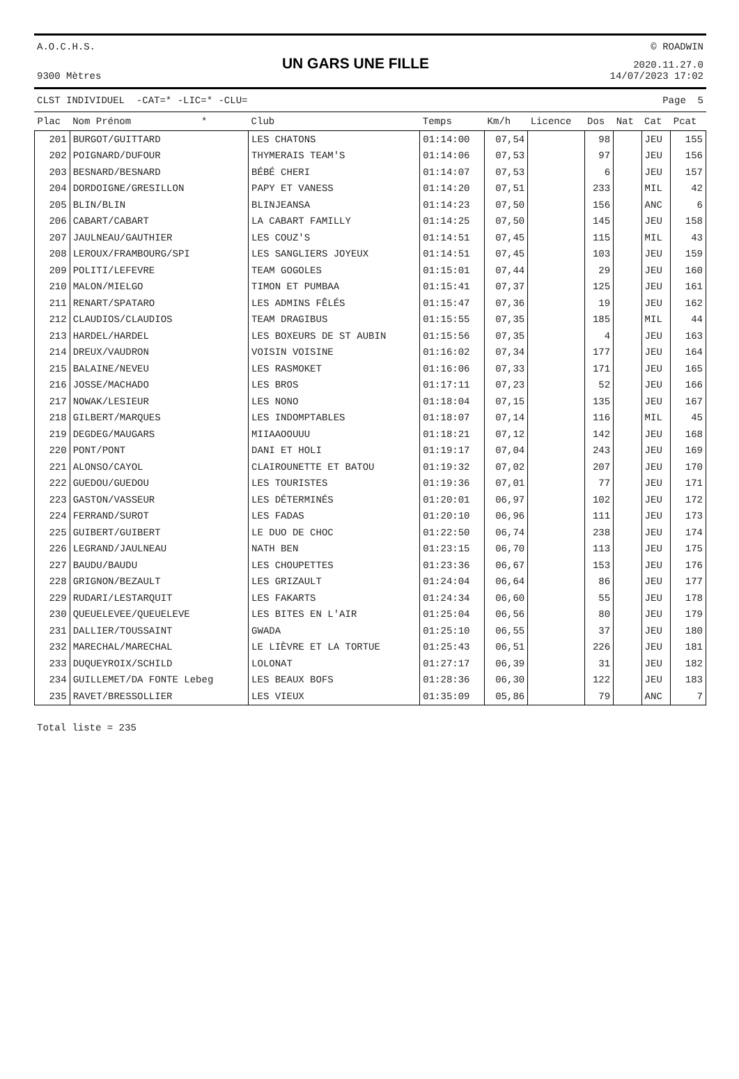A.O.C.H.S.
9300 Mètres
UN GARS UNE FILLE
© ROADWIN
2020.11.27.0
14/07/2023 17:02
CLST INDIVIDUEL -CAT=* -LIC=* -CLU= Page 5
| Plac | Nom Prénom * | Club | Temps | Km/h | Licence | Dos | Nat | Cat | Pcat |
| --- | --- | --- | --- | --- | --- | --- | --- | --- | --- |
| 201 | BURGOT/GUITTARD | LES CHATONS | 01:14:00 | 07,54 | | 98 | | JEU | 155 |
| 202 | POIGNARD/DUFOUR | THYMERAIS TEAM'S | 01:14:06 | 07,53 | | 97 | | JEU | 156 |
| 203 | BESNARD/BESNARD | BÉBÉ CHERI | 01:14:07 | 07,53 | | 6 | | JEU | 157 |
| 204 | DORDOIGNE/GRESILLON | PAPY ET VANESS | 01:14:20 | 07,51 | | 233 | | MIL | 42 |
| 205 | BLIN/BLIN | BLINJEANSA | 01:14:23 | 07,50 | | 156 | | ANC | 6 |
| 206 | CABART/CABART | LA CABART FAMILLY | 01:14:25 | 07,50 | | 145 | | JEU | 158 |
| 207 | JAULNEAU/GAUTHIER | LES COUZ'S | 01:14:51 | 07,45 | | 115 | | MIL | 43 |
| 208 | LEROUX/FRAMBOURG/SPI | LES SANGLIERS JOYEUX | 01:14:51 | 07,45 | | 103 | | JEU | 159 |
| 209 | POLITI/LEFEVRE | TEAM GOGOLES | 01:15:01 | 07,44 | | 29 | | JEU | 160 |
| 210 | MALON/MIELGO | TIMON ET PUMBAA | 01:15:41 | 07,37 | | 125 | | JEU | 161 |
| 211 | RENART/SPATARO | LES ADMINS FÊLÉS | 01:15:47 | 07,36 | | 19 | | JEU | 162 |
| 212 | CLAUDIOS/CLAUDIOS | TEAM DRAGIBUS | 01:15:55 | 07,35 | | 185 | | MIL | 44 |
| 213 | HARDEL/HARDEL | LES BOXEURS DE ST AUBIN | 01:15:56 | 07,35 | | 4 | | JEU | 163 |
| 214 | DREUX/VAUDRON | VOISIN VOISINE | 01:16:02 | 07,34 | | 177 | | JEU | 164 |
| 215 | BALAINE/NEVEU | LES RASMOKET | 01:16:06 | 07,33 | | 171 | | JEU | 165 |
| 216 | JOSSE/MACHADO | LES BROS | 01:17:11 | 07,23 | | 52 | | JEU | 166 |
| 217 | NOWAK/LESIEUR | LES NONO | 01:18:04 | 07,15 | | 135 | | JEU | 167 |
| 218 | GILBERT/MARQUES | LES INDOMPTABLES | 01:18:07 | 07,14 | | 116 | | MIL | 45 |
| 219 | DEGDEG/MAUGARS | MIIAAOOUUU | 01:18:21 | 07,12 | | 142 | | JEU | 168 |
| 220 | PONT/PONT | DANI ET HOLI | 01:19:17 | 07,04 | | 243 | | JEU | 169 |
| 221 | ALONSO/CAYOL | CLAIROUNETTE ET BATOU | 01:19:32 | 07,02 | | 207 | | JEU | 170 |
| 222 | GUEDOU/GUEDOU | LES TOURISTES | 01:19:36 | 07,01 | | 77 | | JEU | 171 |
| 223 | GASTON/VASSEUR | LES DÉTERMINÉS | 01:20:01 | 06,97 | | 102 | | JEU | 172 |
| 224 | FERRAND/SUROT | LES FADAS | 01:20:10 | 06,96 | | 111 | | JEU | 173 |
| 225 | GUIBERT/GUIBERT | LE DUO DE CHOC | 01:22:50 | 06,74 | | 238 | | JEU | 174 |
| 226 | LEGRAND/JAULNEAU | NATH BEN | 01:23:15 | 06,70 | | 113 | | JEU | 175 |
| 227 | BAUDU/BAUDU | LES CHOUPETTES | 01:23:36 | 06,67 | | 153 | | JEU | 176 |
| 228 | GRIGNON/BEZAULT | LES GRIZAULT | 01:24:04 | 06,64 | | 86 | | JEU | 177 |
| 229 | RUDARI/LESTARQUIT | LES FAKARTS | 01:24:34 | 06,60 | | 55 | | JEU | 178 |
| 230 | QUEUELEVEE/QUEUELEVE | LES BITES EN L'AIR | 01:25:04 | 06,56 | | 80 | | JEU | 179 |
| 231 | DALLIER/TOUSSAINT | GWADA | 01:25:10 | 06,55 | | 37 | | JEU | 180 |
| 232 | MARECHAL/MARECHAL | LE LIÈVRE ET LA TORTUE | 01:25:43 | 06,51 | | 226 | | JEU | 181 |
| 233 | DUQUEYROIX/SCHILD | LOLONAT | 01:27:17 | 06,39 | | 31 | | JEU | 182 |
| 234 | GUILLEMET/DA FONTE Lebeg | LES BEAUX BOFS | 01:28:36 | 06,30 | | 122 | | JEU | 183 |
| 235 | RAVET/BRESSOLLIER | LES VIEUX | 01:35:09 | 05,86 | | 79 | | ANC | 7 |
Total liste = 235